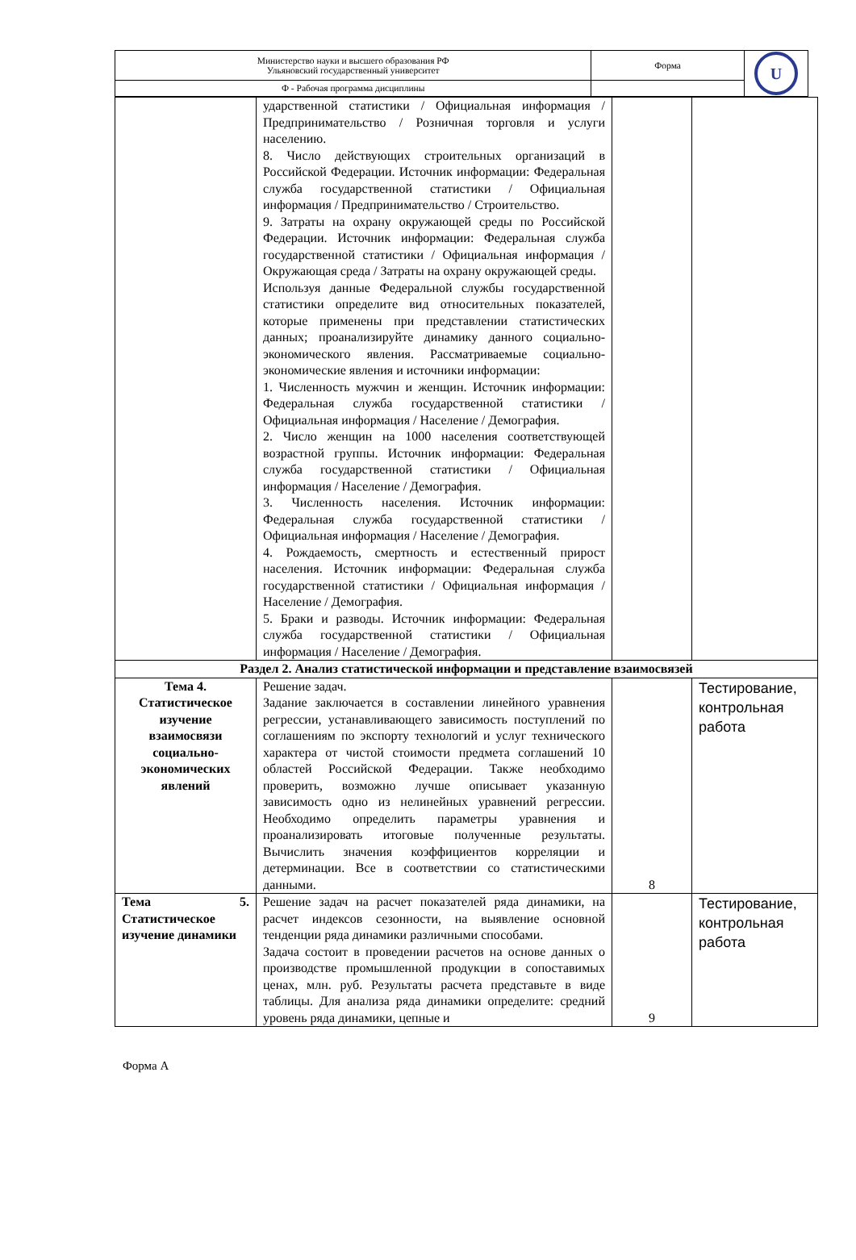| Министерство науки и высшего образования РФ Ульяновский государственный университет | Форма | U |
| Ф - Рабочая программа дисциплины | | |
| | ударственной статистики / Официальная информация / Предпринимательство / Розничная торговля и услуги населению. 8. Число действующих строительных организаций в Российской Федерации. Источник информации: Федеральная служба государственной статистики / Официальная информация / Предпринимательство / Строительство. 9. Затраты на охрану окружающей среды по Российской Федерации. Источник информации: Федеральная служба государственной статистики / Официальная информация / Окружающая среда / Затраты на охрану окружающей среды. Используя данные Федеральной службы государственной статистики определите вид относительных показателей, которые применены при представлении статистических данных; проанализируйте динамику данного социально-экономического явления. Рассматриваемые социально-экономические явления и источники информации: 1. Численность мужчин и женщин. Источник информации: Федеральная служба государственной статистики / Официальная информация / Население / Демография. 2. Число женщин на 1000 населения соответствующей возрастной группы. Источник информации: Федеральная служба государственной статистики / Официальная информация / Население / Демография. 3. Численность населения. Источник информации: Федеральная служба государственной статистики / Официальная информация / Население / Демография. 4. Рождаемость, смертность и естественный прирост населения. Источник информации: Федеральная служба государственной статистики / Официальная информация / Население / Демография. 5. Браки и разводы. Источник информации: Федеральная служба государственной статистики / Официальная информация / Население / Демография. | | |
| Раздел 2. Анализ статистической информации и представление взаимосвязей | | | |
| Тема 4. Статистическое изучение взаимосвязи социально-экономических явлений | Решение задач. Задание заключается в составлении линейного уравнения регрессии, устанавливающего зависимость поступлений по соглашениям по экспорту технологий и услуг технического характера от чистой стоимости предмета соглашений 10 областей Российской Федерации. Также необходимо проверить, возможно лучше описывает указанную зависимость одно из нелинейных уравнений регрессии. Необходимо определить параметры уравнения и проанализировать итоговые полученные результаты. Вычислить значения коэффициентов корреляции и детерминации. Все в соответствии со статистическими данными. | 8 | Тестирование, контрольная работа |
| Тема 5. Статистическое изучение динамики | Решение задач на расчет показателей ряда динамики, на расчет индексов сезонности, на выявление основной тенденции ряда динамики различными способами. Задача состоит в проведении расчетов на основе данных о производстве промышленной продукции в сопоставимых ценах, млн. руб. Результаты расчета представьте в виде таблицы. Для анализа ряда динамики определите: средний уровень ряда динамики, цепные и | 9 | Тестирование, контрольная работа |
Форма А